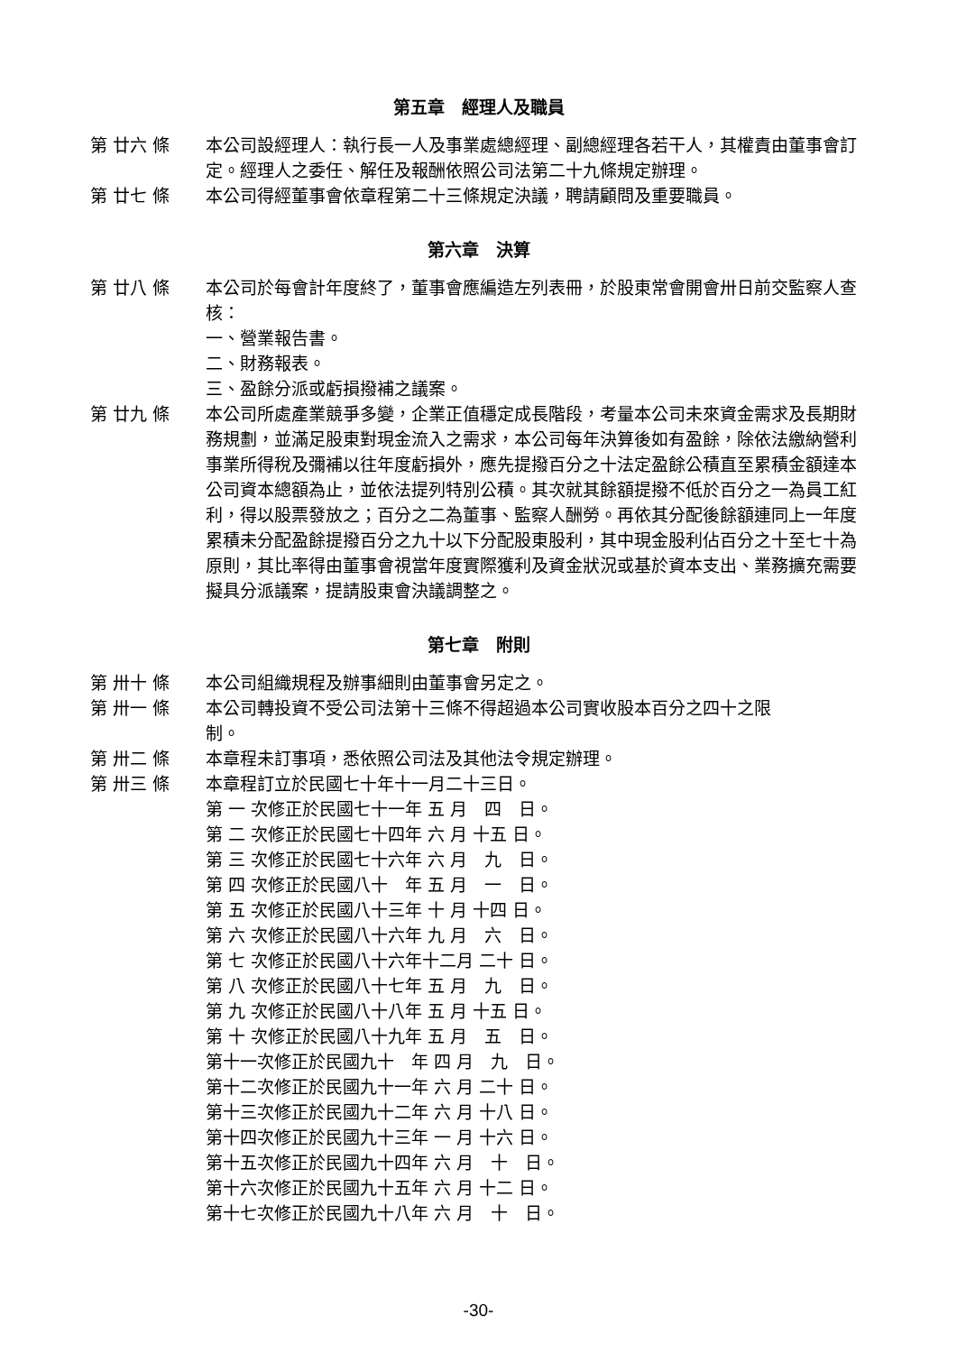第五章　經理人及職員
第 廿六 條
本公司設經理人：執行長一人及事業處總經理、副總經理各若干人，其權責由董事會訂定。經理人之委任、解任及報酬依照公司法第二十九條規定辦理。
第 廿七 條
本公司得經董事會依章程第二十三條規定決議，聘請顧問及重要職員。
第六章　決算
第 廿八 條
本公司於每會計年度終了，董事會應編造左列表冊，於股東常會開會卅日前交監察人查核：
一、營業報告書。
二、財務報表。
三、盈餘分派或虧損撥補之議案。
第 廿九 條
本公司所處產業競爭多變，企業正值穩定成長階段，考量本公司未來資金需求及長期財務規劃，並滿足股東對現金流入之需求，本公司每年決算後如有盈餘，除依法繳納營利事業所得稅及彌補以往年度虧損外，應先提撥百分之十法定盈餘公積直至累積金額達本公司資本總額為止，並依法提列特別公積。其次就其餘額提撥不低於百分之一為員工紅利，得以股票發放之；百分之二為董事、監察人酬勞。再依其分配後餘額連同上一年度累積未分配盈餘提撥百分之九十以下分配股東股利，其中現金股利佔百分之十至七十為原則，其比率得由董事會視當年度實際獲利及資金狀況或基於資本支出、業務擴充需要擬具分派議案，提請股東會決議調整之。
第七章　附則
第 卅十 條
本公司組織規程及辦事細則由董事會另定之。
第 卅一 條
本公司轉投資不受公司法第十三條不得超過本公司實收股本百分之四十之限
制。
第 卅二 條
本章程未訂事項，悉依照公司法及其他法令規定辦理。
第 卅三 條
本章程訂立於民國七十年十一月二十三日。
第 一 次修正於民國七十一年 五 月　四　日。
第 二 次修正於民國七十四年 六 月 十五 日。
第 三 次修正於民國七十六年 六 月　九　日。
第 四 次修正於民國八十　年 五 月　一　日。
第 五 次修正於民國八十三年 十 月 十四 日。
第 六 次修正於民國八十六年 九 月　六　日。
第 七 次修正於民國八十六年十二月 二十 日。
第 八 次修正於民國八十七年 五 月　九　日。
第 九 次修正於民國八十八年 五 月 十五 日。
第 十 次修正於民國八十九年 五 月　五　日。
第十一次修正於民國九十　年 四 月　九　日。
第十二次修正於民國九十一年 六 月 二十 日。
第十三次修正於民國九十二年 六 月 十八 日。
第十四次修正於民國九十三年 一 月 十六 日。
第十五次修正於民國九十四年 六 月　十　日。
第十六次修正於民國九十五年 六 月 十二 日。
第十七次修正於民國九十八年 六 月　十　日。
-30-